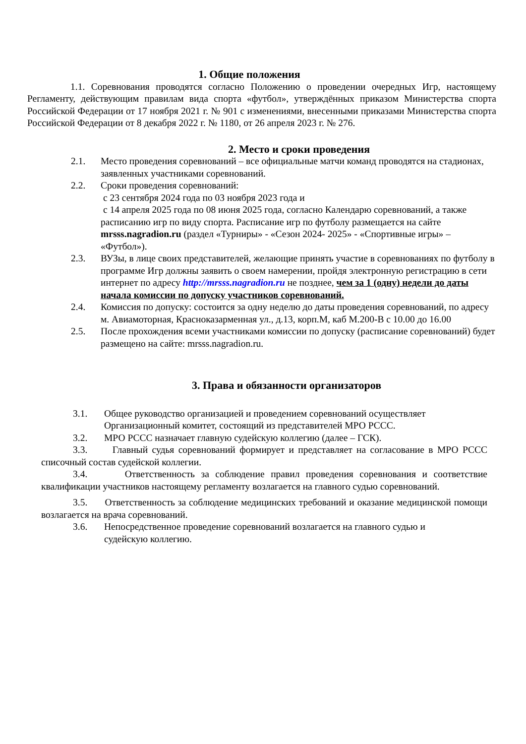1. Общие положения
1.1. Соревнования проводятся согласно Положению о проведении очередных Игр, настоящему Регламенту, действующим правилам вида спорта «футбол», утверждённых приказом Министерства спорта Российской Федерации от 17 ноября 2021 г. № 901 с изменениями, внесенными приказами Министерства спорта Российской Федерации от 8 декабря 2022 г. № 1180, от 26 апреля 2023 г. № 276.
2. Место и сроки проведения
2.1. Место проведения соревнований – все официальные матчи команд проводятся на стадионах, заявленных участниками соревнований.
2.2. Сроки проведения соревнований:
с 23 сентября 2024 года по 03 ноября 2023 года и
с 14 апреля 2025 года по 08 июня 2025 года, согласно Календарю соревнований, а также расписанию игр по виду спорта. Расписание игр по футболу размещается на сайте mrsss.nagradion.ru (раздел «Турниры» - «Сезон 2024- 2025» - «Спортивные игры» – «Футбол»).
2.3. ВУЗы, в лице своих представителей, желающие принять участие в соревнованиях по футболу в программе Игр должны заявить о своем намерении, пройдя электронную регистрацию в сети интернет по адресу http://mrsss.nagradion.ru не позднее, чем за 1 (одну) недели до даты начала комиссии по допуску участников соревнований.
2.4. Комиссия по допуску: состоится за одну неделю до даты проведения соревнований, по адресу м. Авиамоторная, Красноказарменная ул., д.13, корп.М, каб М.200-В с 10.00 до 16.00
2.5. После прохождения всеми участниками комиссии по допуску (расписание соревнований) будет размещено на сайте: mrsss.nagradion.ru.
3. Права и обязанности организаторов
3.1. Общее руководство организацией и проведением соревнований осуществляет Организационный комитет, состоящий из представителей МРО РССС.
3.2. МРО РССС назначает главную судейскую коллегию (далее – ГСК).
3.3. Главный судья соревнований формирует и представляет на согласование в МРО РССС списочный состав судейской коллегии.
3.4. Ответственность за соблюдение правил проведения соревнования и соответствие квалификации участников настоящему регламенту возлагается на главного судью соревнований.
3.5. Ответственность за соблюдение медицинских требований и оказание медицинской помощи возлагается на врача соревнований.
3.6. Непосредственное проведение соревнований возлагается на главного судью и судейскую коллегию.